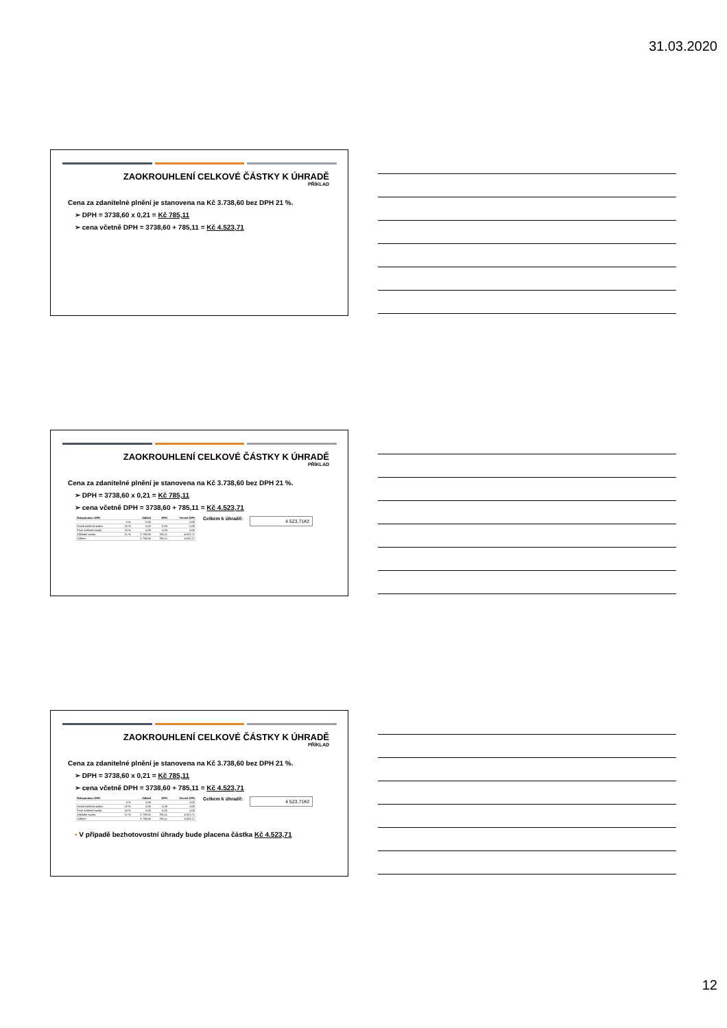31.03.2020
ZAOKROUHLENÍ CELKOVÉ ČÁSTKY K ÚHRADĚ
PŘÍKLAD
Cena za zdanitelné plnění je stanovena na Kč 3.738,60 bez DPH 21 %.
➢ DPH = 3738,60 x 0,21 = Kč 785,11
➢ cena včetně DPH = 3738,60 + 785,11 = Kč 4.523,71
ZAOKROUHLENÍ CELKOVÉ ČÁSTKY K ÚHRADĚ
PŘÍKLAD
Cena za zdanitelné plnění je stanovena na Kč 3.738,60 bez DPH 21 %.
➢ DPH = 3738,60 x 0,21 = Kč 785,11
➢ cena včetně DPH = 3738,60 + 785,11 = Kč 4.523,71
| Rekapitulace DPH | | Základ | DPH | Včetně DPH |
| --- | --- | --- | --- | --- |
| | 0 % | 0,00 | | 0,00 |
| Druhá snížená sazba | 10 % | 0,00 | 0,00 | 0,00 |
| První snížená sazba | 15 % | 0,00 | 0,00 | 0,00 |
| Základní sazba | 21 % | 3 738,60 | 785,11 | 4 523,71 |
| Celkem | | 3 738,60 | 785,11 | 4 523,71 |
Celkem k úhradě:
4 523,71Kč
ZAOKROUHLENÍ CELKOVÉ ČÁSTKY K ÚHRADĚ
PŘÍKLAD
Cena za zdanitelné plnění je stanovena na Kč 3.738,60 bez DPH 21 %.
➢ DPH = 3738,60 x 0,21 = Kč 785,11
➢ cena včetně DPH = 3738,60 + 785,11 = Kč 4.523,71
| Rekapitulace DPH | | Základ | DPH | Včetně DPH |
| --- | --- | --- | --- | --- |
| | 0 % | 0,00 | | 0,00 |
| Druhá snížená sazba | 10 % | 0,00 | 0,00 | 0,00 |
| První snížená sazba | 15 % | 0,00 | 0,00 | 0,00 |
| Základní sazba | 21 % | 3 738,60 | 785,11 | 4 523,71 |
| Celkem | | 3 738,60 | 785,11 | 4 523,71 |
Celkem k úhradě:
4 523,71Kč
▪ V případě bezhotovostní úhrady bude placena částka Kč 4.523,71
12